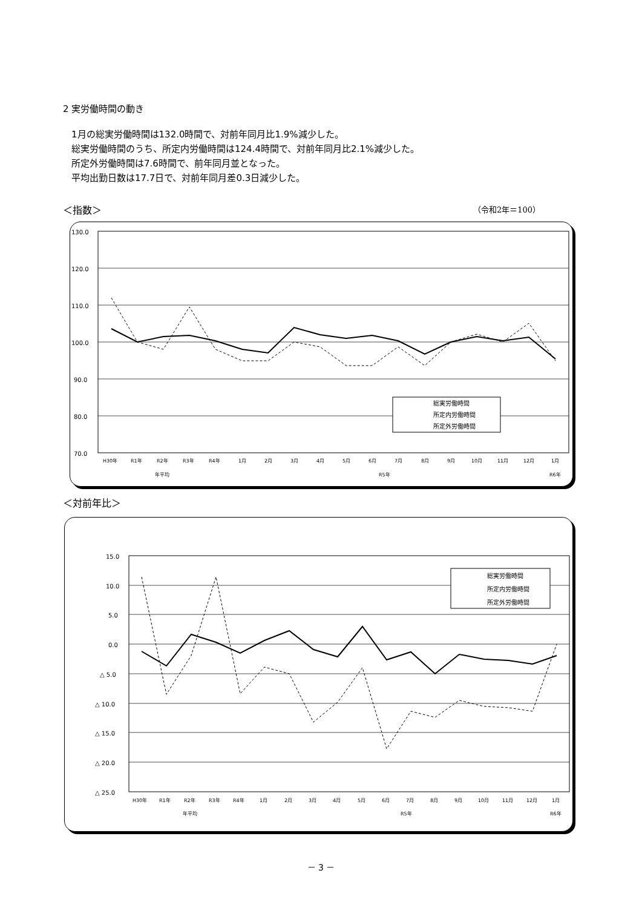2 実労働時間の動き
1月の総実労働時間は132.0時間で、対前年同月比1.9%減少した。
総実労働時間のうち、所定内労働時間は124.4時間で、対前年同月比2.1%減少した。
所定外労働時間は7.6時間で、前年同月並となった。
平均出勤日数は17.7日で、対前年同月差0.3日減少した。
＜指数＞ （令和2年＝100）
130.0
120.0
110.0
100.0
90.0
80.0
70.0
総実労働時間
所定内労働時間
所定外労働時間
H30年
R1年
R2年
R3年
R4年
1月
2月
3月
4月
5月
6月
7月
8月
9月
10月
11月
12月
1月
年平均
R5年
R6年
＜対前年比＞
15.0
10.0
5.0
0.0
△ 5.0
△ 10.0
△ 15.0
△ 20.0
△ 25.0
総実労働時間
所定内労働時間
所定外労働時間
H30年
R1年
R2年
R3年
R4年
1月
2月
3月
4月
5月
6月
7月
8月
9月
10月
11月
12月
1月
年平均
R5年
R6年
－ 3 －